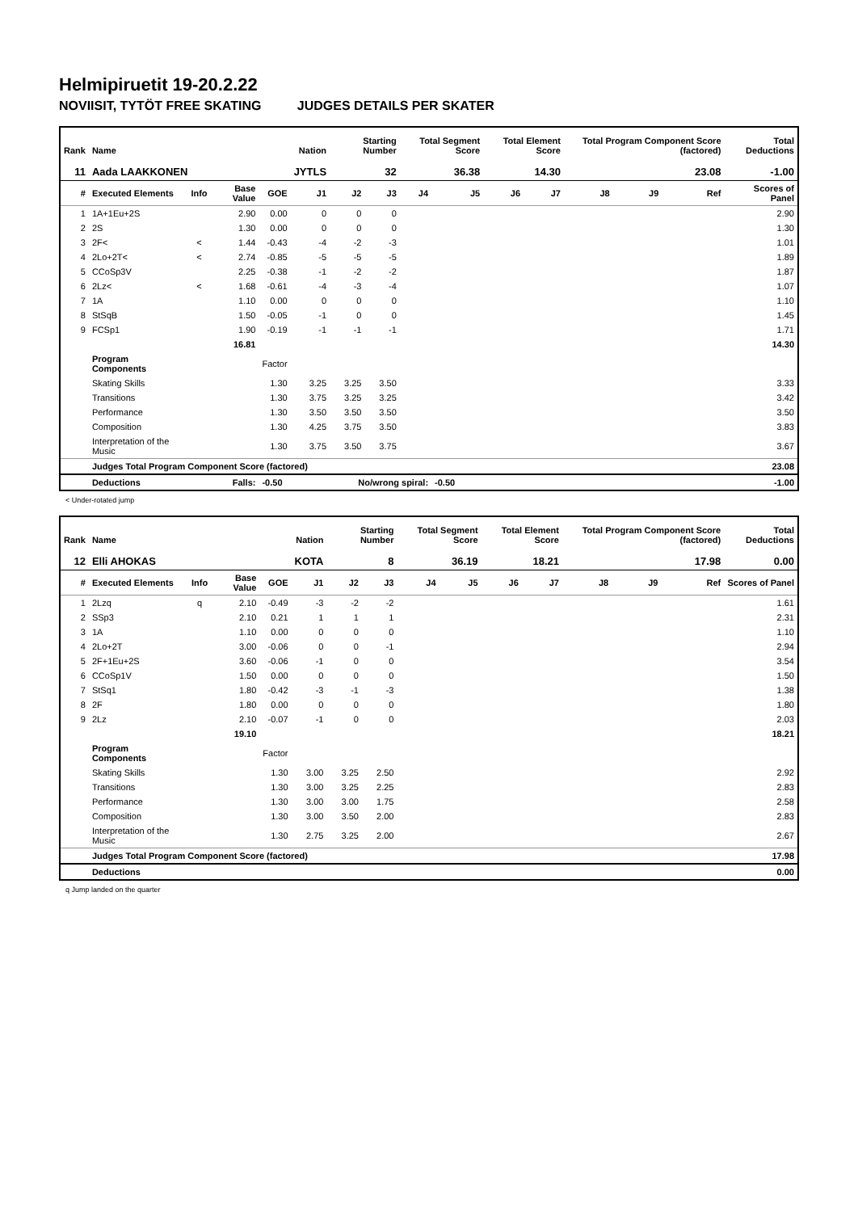Helmipiruetit 19-20.2.22
NOVIISIT, TYTÖT FREE SKATING JUDGES DETAILS PER SKATER
| Rank | Name | | | | Nation | Starting Number | | Total Segment Score | | Total Element Score | | Total Program Component Score (factored) | | | Total Deductions |
| --- | --- | --- | --- | --- | --- | --- | --- | --- | --- | --- | --- | --- | --- | --- | --- |
| 11 | Aada LAAKKONEN | | | | JYTLS | 32 | | 36.38 | | 14.30 | | 23.08 | | | -1.00 |
| # | Executed Elements | Info | Base Value | GOE | J1 | J2 | J3 | J4 | J5 | J6 | J7 | J8 | J9 | Ref | Scores of Panel |
| 1 | 1A+1Eu+2S | | 2.90 | 0.00 | 0 | 0 | 0 | | | | | | | | 2.90 |
| 2 | 2S | | 1.30 | 0.00 | 0 | 0 | 0 | | | | | | | | 1.30 |
| 3 | 2F< | < | 1.44 | -0.43 | -4 | -2 | -3 | | | | | | | | 1.01 |
| 4 | 2Lo+2T< | < | 2.74 | -0.85 | -5 | -5 | -5 | | | | | | | | 1.89 |
| 5 | CCoSp3V | | 2.25 | -0.38 | -1 | -2 | -2 | | | | | | | | 1.87 |
| 6 | 2Lz< | < | 1.68 | -0.61 | -4 | -3 | -4 | | | | | | | | 1.07 |
| 7 | 1A | | 1.10 | 0.00 | 0 | 0 | 0 | | | | | | | | 1.10 |
| 8 | StSqB | | 1.50 | -0.05 | -1 | 0 | 0 | | | | | | | | 1.45 |
| 9 | FCSp1 | | 1.90 | -0.19 | -1 | -1 | -1 | | | | | | | | 1.71 |
| | | | 16.81 | | | | | | | | | | | | 14.30 |
| | Program Components | | | Factor | | | | | | | | | | | |
| | Skating Skills | | | 1.30 | 3.25 | 3.25 | 3.50 | | | | | | | | 3.33 |
| | Transitions | | | 1.30 | 3.75 | 3.25 | 3.25 | | | | | | | | 3.42 |
| | Performance | | | 1.30 | 3.50 | 3.50 | 3.50 | | | | | | | | 3.50 |
| | Composition | | | 1.30 | 4.25 | 3.75 | 3.50 | | | | | | | | 3.83 |
| | Interpretation of the Music | | | 1.30 | 3.75 | 3.50 | 3.75 | | | | | | | | 3.67 |
| | Judges Total Program Component Score (factored) | | | | | | | | | | | | | | 23.08 |
| | Deductions | Falls: | | -0.50 | | No/wrong spiral: | | | -0.50 | | | | | | -1.00 |
< Under-rotated jump
| Rank | Name | | | | Nation | Starting Number | | Total Segment Score | | Total Element Score | | Total Program Component Score (factored) | | | Total Deductions |
| --- | --- | --- | --- | --- | --- | --- | --- | --- | --- | --- | --- | --- | --- | --- | --- |
| 12 | Elli AHOKAS | | | | KOTA | 8 | | 36.19 | | 18.21 | | 17.98 | | | 0.00 |
| # | Executed Elements | Info | Base Value | GOE | J1 | J2 | J3 | J4 | J5 | J6 | J7 | J8 | J9 | Ref | Scores of Panel |
| 1 | 2Lzq | q | 2.10 | -0.49 | -3 | -2 | -2 | | | | | | | | 1.61 |
| 2 | SSp3 | | 2.10 | 0.21 | 1 | 1 | 1 | | | | | | | | 2.31 |
| 3 | 1A | | 1.10 | 0.00 | 0 | 0 | 0 | | | | | | | | 1.10 |
| 4 | 2Lo+2T | | 3.00 | -0.06 | 0 | 0 | -1 | | | | | | | | 2.94 |
| 5 | 2F+1Eu+2S | | 3.60 | -0.06 | -1 | 0 | 0 | | | | | | | | 3.54 |
| 6 | CCoSp1V | | 1.50 | 0.00 | 0 | 0 | 0 | | | | | | | | 1.50 |
| 7 | StSq1 | | 1.80 | -0.42 | -3 | -1 | -3 | | | | | | | | 1.38 |
| 8 | 2F | | 1.80 | 0.00 | 0 | 0 | 0 | | | | | | | | 1.80 |
| 9 | 2Lz | | 2.10 | -0.07 | -1 | 0 | 0 | | | | | | | | 2.03 |
| | | | 19.10 | | | | | | | | | | | | 18.21 |
| | Program Components | | | Factor | | | | | | | | | | | |
| | Skating Skills | | | 1.30 | 3.00 | 3.25 | 2.50 | | | | | | | | 2.92 |
| | Transitions | | | 1.30 | 3.00 | 3.25 | 2.25 | | | | | | | | 2.83 |
| | Performance | | | 1.30 | 3.00 | 3.00 | 1.75 | | | | | | | | 2.58 |
| | Composition | | | 1.30 | 3.00 | 3.50 | 2.00 | | | | | | | | 2.83 |
| | Interpretation of the Music | | | 1.30 | 2.75 | 3.25 | 2.00 | | | | | | | | 2.67 |
| | Judges Total Program Component Score (factored) | | | | | | | | | | | | | | 17.98 |
| | Deductions | | | | | | | | | | | | | | 0.00 |
q Jump landed on the quarter